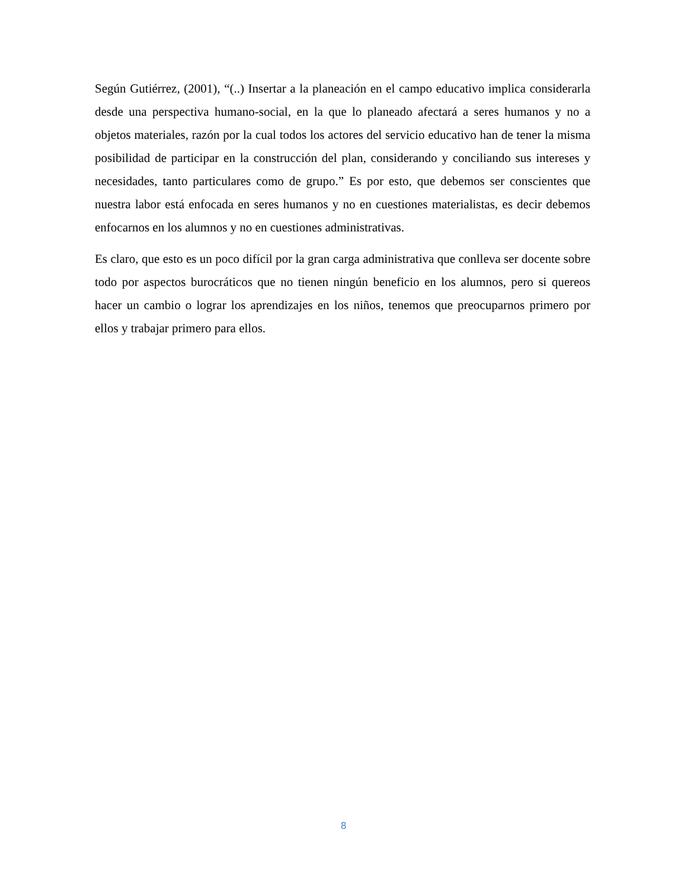Según Gutiérrez, (2001), “(..) Insertar a la planeación en el campo educativo implica considerarla desde una perspectiva humano-social, en la que lo planeado afectará a seres humanos y no a objetos materiales, razón por la cual todos los actores del servicio educativo han de tener la misma posibilidad de participar en la construcción del plan, considerando y conciliando sus intereses y necesidades, tanto particulares como de grupo.” Es por esto, que debemos ser conscientes que nuestra labor está enfocada en seres humanos y no en cuestiones materialistas, es decir debemos enfocarnos en los alumnos y no en cuestiones administrativas.
Es claro, que esto es un poco difícil por la gran carga administrativa que conlleva ser docente sobre todo por aspectos burocráticos que no tienen ningún beneficio en los alumnos, pero si quereos hacer un cambio o lograr los aprendizajes en los niños, tenemos que preocuparnos primero por ellos y trabajar primero para ellos.
8